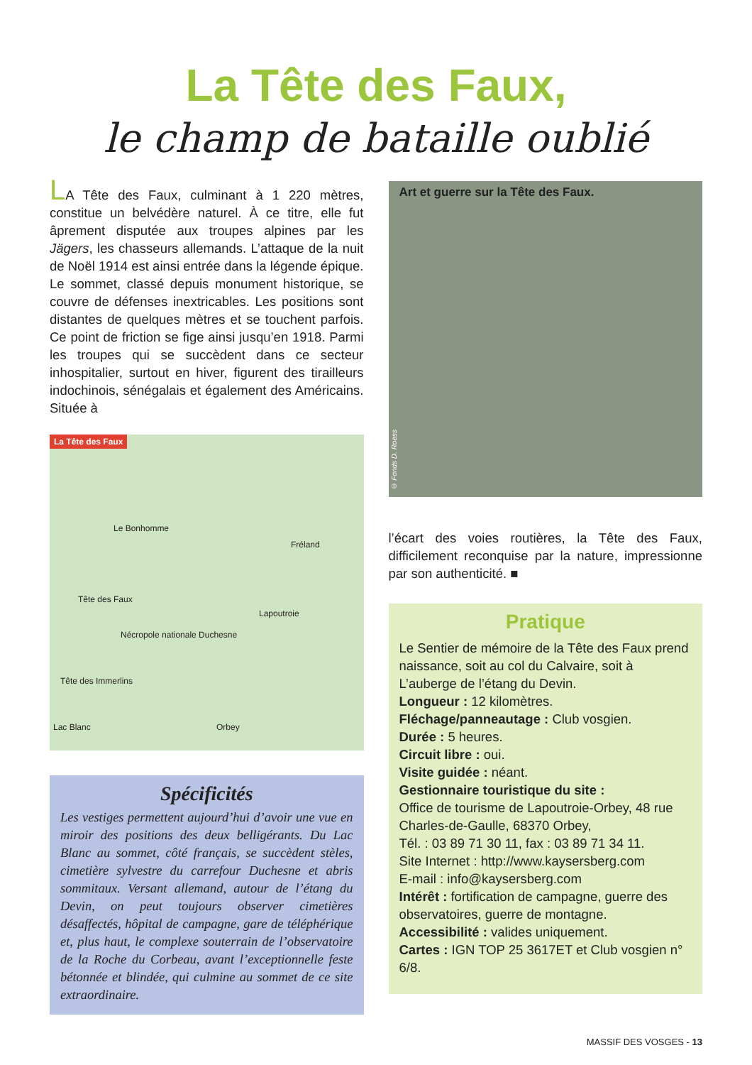La Tête des Faux,
le champ de bataille oublié
LA Tête des Faux, culminant à 1 220 mètres, constitue un belvédère naturel. À ce titre, elle fut âprement disputée aux troupes alpines par les Jägers, les chasseurs allemands. L’attaque de la nuit de Noël 1914 est ainsi entrée dans la légende épique. Le sommet, classé depuis monument historique, se couvre de défenses inextricables. Les positions sont distantes de quelques mètres et se touchent parfois. Ce point de friction se fige ainsi jusqu’en 1918. Parmi les troupes qui se succèdent dans ce secteur inhospitalier, surtout en hiver, figurent des tirailleurs indochinois, sénégalais et également des Américains. Située à
La Tête des Faux
Le Bonhomme
Fréland
Tête des Faux
Lapoutroie
Nécropole nationale Duchesne
Tête des Immerlins
Lac Blanc Orbey
Spécificités
Les vestiges permettent aujourd’hui d’avoir une vue en miroir des positions des deux belligérants. Du Lac Blanc au sommet, côté français, se succèdent stèles, cimetière sylvestre du carrefour Duchesne et abris sommitaux. Versant allemand, autour de l’étang du Devin, on peut toujours observer cimetières désaffectés, hôpital de campagne, gare de téléphérique et, plus haut, le complexe souterrain de l’observatoire de la Roche du Corbeau, avant l’exceptionnelle feste bétonnée et blindée, qui culmine au sommet de ce site extraordinaire.
Art et guerre sur la Tête des Faux.
© Fonds D. Roess
l’écart des voies routières, la Tête des Faux, difficilement reconquise par la nature, impressionne par son authenticité. ■
Pratique
Le Sentier de mémoire de la Tête des Faux prend naissance, soit au col du Calvaire, soit à L’auberge de l’étang du Devin.
Longueur : 12 kilomètres.
Fléchage/panneautage : Club vosgien.
Durée : 5 heures.
Circuit libre : oui.
Visite guidée : néant.
Gestionnaire touristique du site :
Office de tourisme de Lapoutroie-Orbey, 48 rue Charles-de-Gaulle, 68370 Orbey,
Tél. : 03 89 71 30 11, fax : 03 89 71 34 11.
Site Internet : http://www.kaysersberg.com
E-mail : info@kaysersberg.com
Intérêt : fortification de campagne, guerre des observatoires, guerre de montagne.
Accessibilité : valides uniquement.
Cartes : IGN TOP 25 3617ET et Club vosgien n° 6/8.
MASSIF DES VOSGES - 13